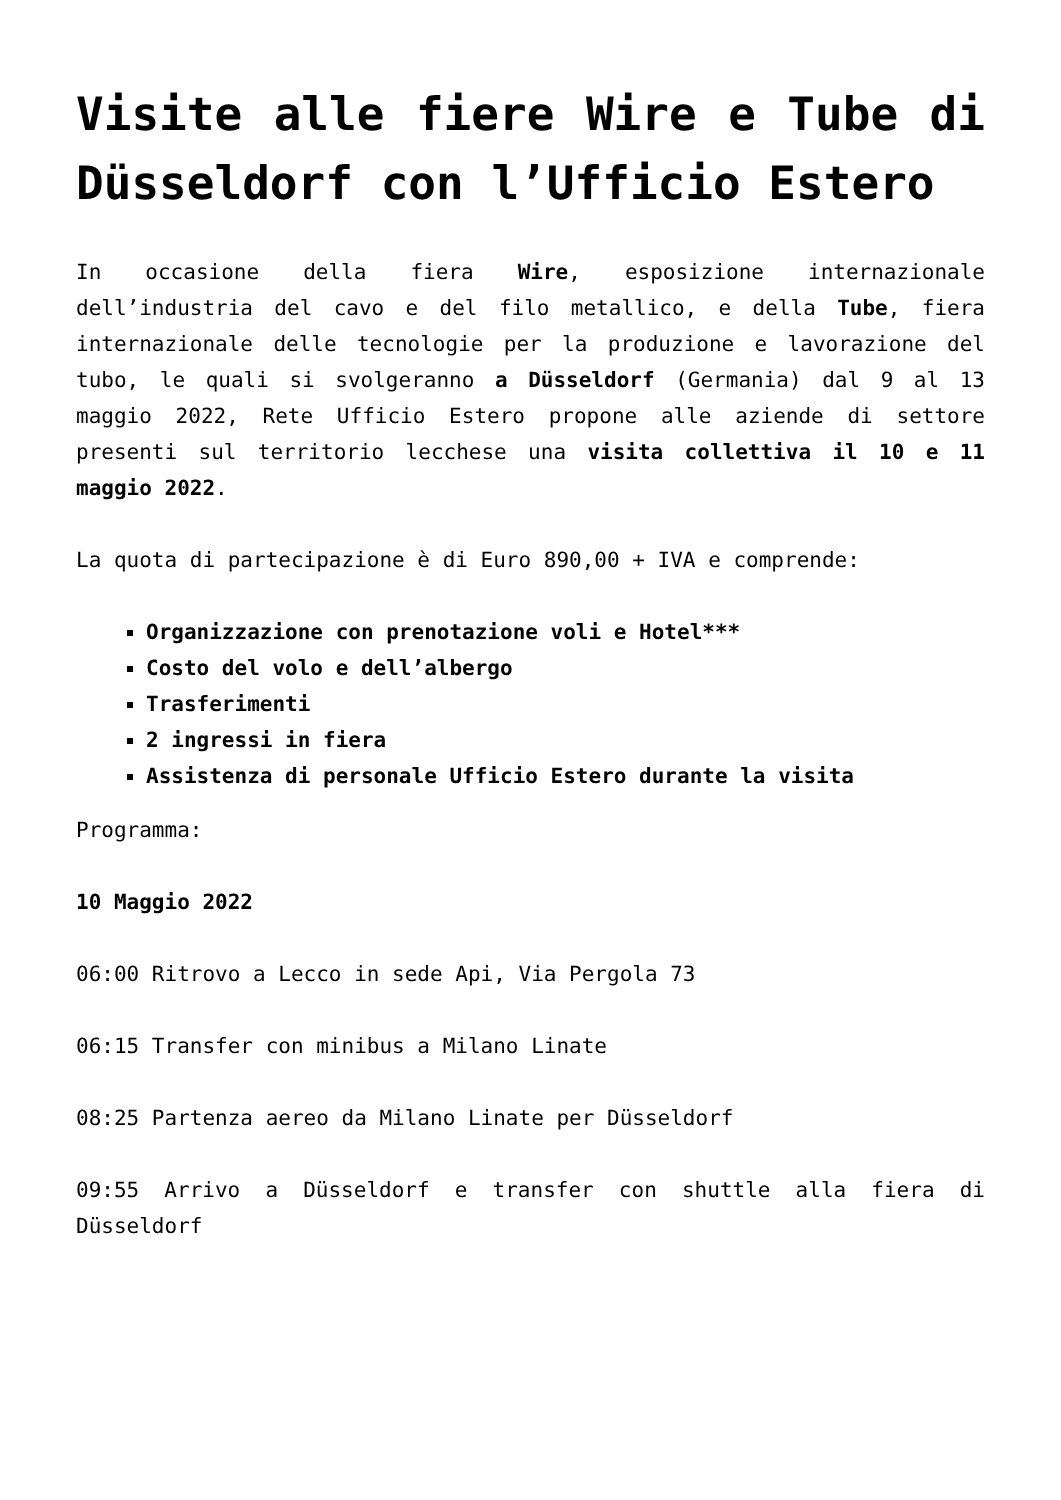Visite alle fiere Wire e Tube di Düsseldorf con l’Ufficio Estero
In occasione della fiera Wire, esposizione internazionale dell’industria del cavo e del filo metallico, e della Tube, fiera internazionale delle tecnologie per la produzione e lavorazione del tubo, le quali si svolgeranno a Düsseldorf (Germania) dal 9 al 13 maggio 2022, Rete Ufficio Estero propone alle aziende di settore presenti sul territorio lecchese una visita collettiva il 10 e 11 maggio 2022.
La quota di partecipazione è di Euro 890,00 + IVA e comprende:
Organizzazione con prenotazione voli e Hotel***
Costo del volo e dell’albergo
Trasferimenti
2 ingressi in fiera
Assistenza di personale Ufficio Estero durante la visita
Programma:
10 Maggio 2022
06:00 Ritrovo a Lecco in sede Api, Via Pergola 73
06:15 Transfer con minibus a Milano Linate
08:25 Partenza aereo da Milano Linate per Düsseldorf
09:55 Arrivo a Düsseldorf e transfer con shuttle alla fiera di Düsseldorf